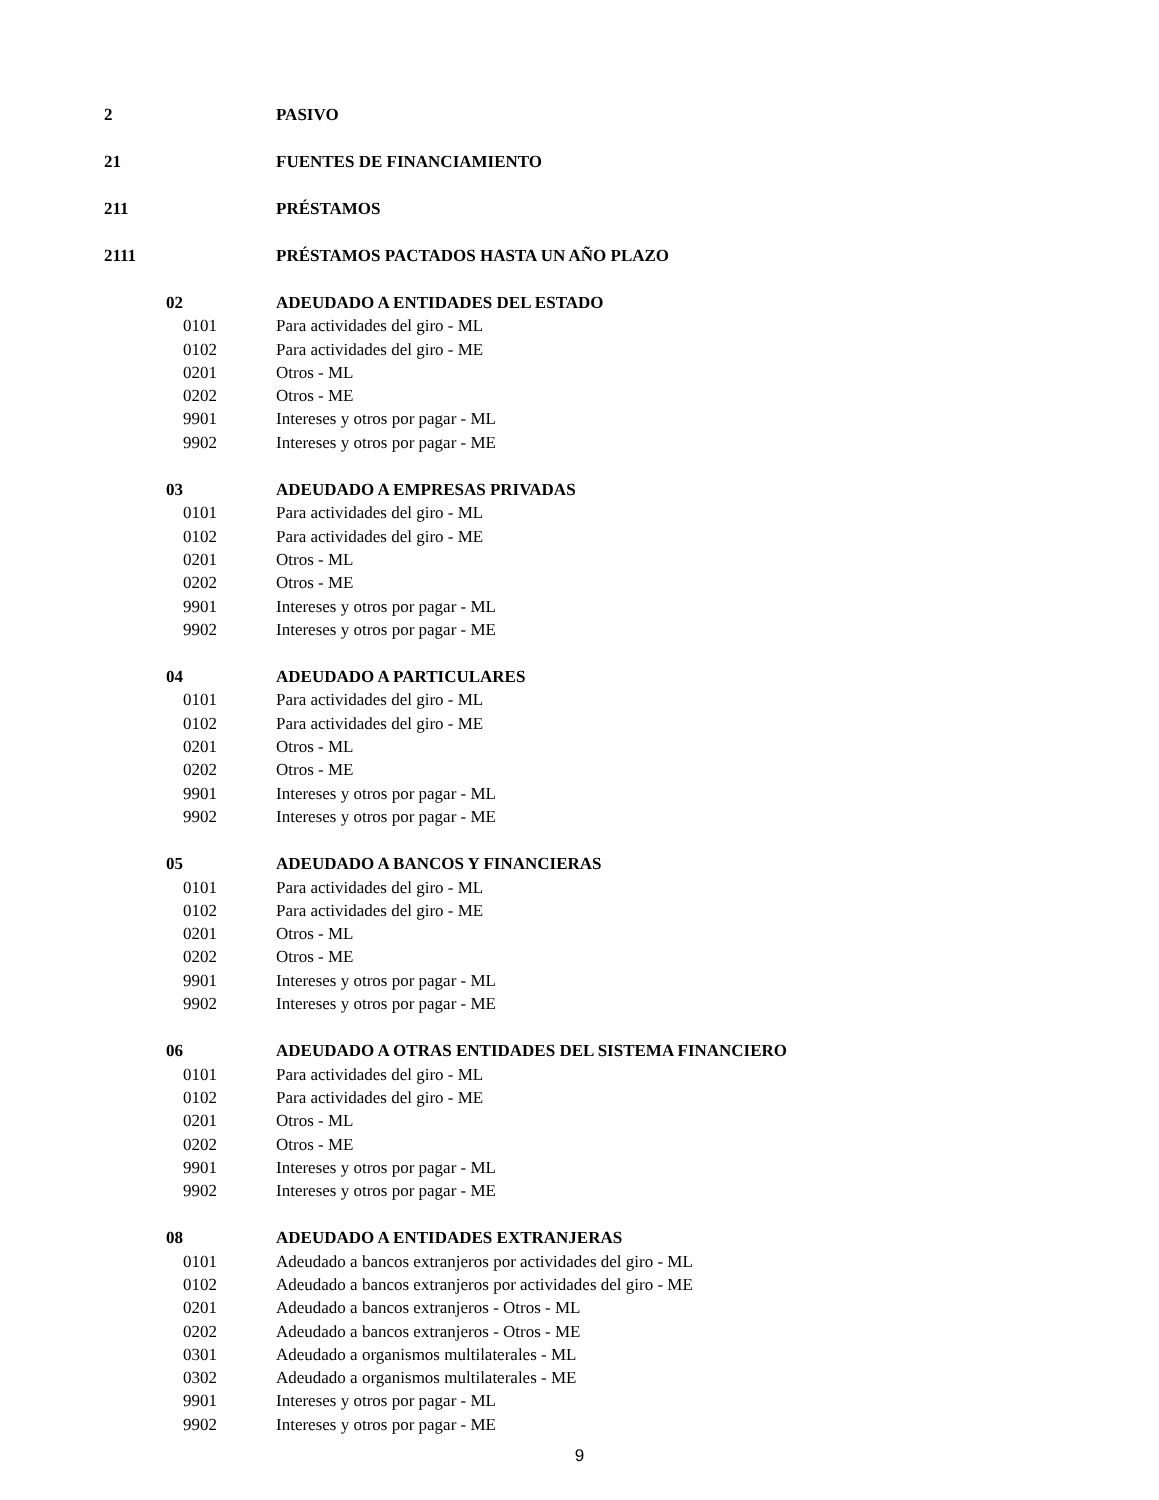| 2 | | PASIVO |
| 21 | | FUENTES DE FINANCIAMIENTO |
| 211 | | PRÉSTAMOS |
| 2111 | | PRÉSTAMOS PACTADOS HASTA UN AÑO PLAZO |
| | 02 | ADEUDADO A ENTIDADES DEL ESTADO |
| | 0101 | Para actividades del giro - ML |
| | 0102 | Para actividades del giro - ME |
| | 0201 | Otros - ML |
| | 0202 | Otros - ME |
| | 9901 | Intereses y otros por pagar - ML |
| | 9902 | Intereses y otros por pagar - ME |
| | 03 | ADEUDADO A EMPRESAS PRIVADAS |
| | 0101 | Para actividades del giro - ML |
| | 0102 | Para actividades del giro - ME |
| | 0201 | Otros - ML |
| | 0202 | Otros - ME |
| | 9901 | Intereses y otros por pagar - ML |
| | 9902 | Intereses y otros por pagar - ME |
| | 04 | ADEUDADO A PARTICULARES |
| | 0101 | Para actividades del giro - ML |
| | 0102 | Para actividades del giro - ME |
| | 0201 | Otros - ML |
| | 0202 | Otros - ME |
| | 9901 | Intereses y otros por pagar - ML |
| | 9902 | Intereses y otros por pagar - ME |
| | 05 | ADEUDADO A BANCOS Y FINANCIERAS |
| | 0101 | Para actividades del giro - ML |
| | 0102 | Para actividades del giro - ME |
| | 0201 | Otros - ML |
| | 0202 | Otros - ME |
| | 9901 | Intereses y otros por pagar - ML |
| | 9902 | Intereses y otros por pagar - ME |
| | 06 | ADEUDADO A OTRAS ENTIDADES DEL SISTEMA FINANCIERO |
| | 0101 | Para actividades del giro - ML |
| | 0102 | Para actividades del giro - ME |
| | 0201 | Otros - ML |
| | 0202 | Otros - ME |
| | 9901 | Intereses y otros por pagar - ML |
| | 9902 | Intereses y otros por pagar - ME |
| | 08 | ADEUDADO A ENTIDADES EXTRANJERAS |
| | 0101 | Adeudado a bancos extranjeros por actividades del giro - ML |
| | 0102 | Adeudado a bancos extranjeros por actividades del giro - ME |
| | 0201 | Adeudado a bancos extranjeros - Otros - ML |
| | 0202 | Adeudado a bancos extranjeros - Otros - ME |
| | 0301 | Adeudado a organismos multilaterales - ML |
| | 0302 | Adeudado a organismos multilaterales - ME |
| | 9901 | Intereses y otros por pagar - ML |
| | 9902 | Intereses y otros por pagar - ME |
9